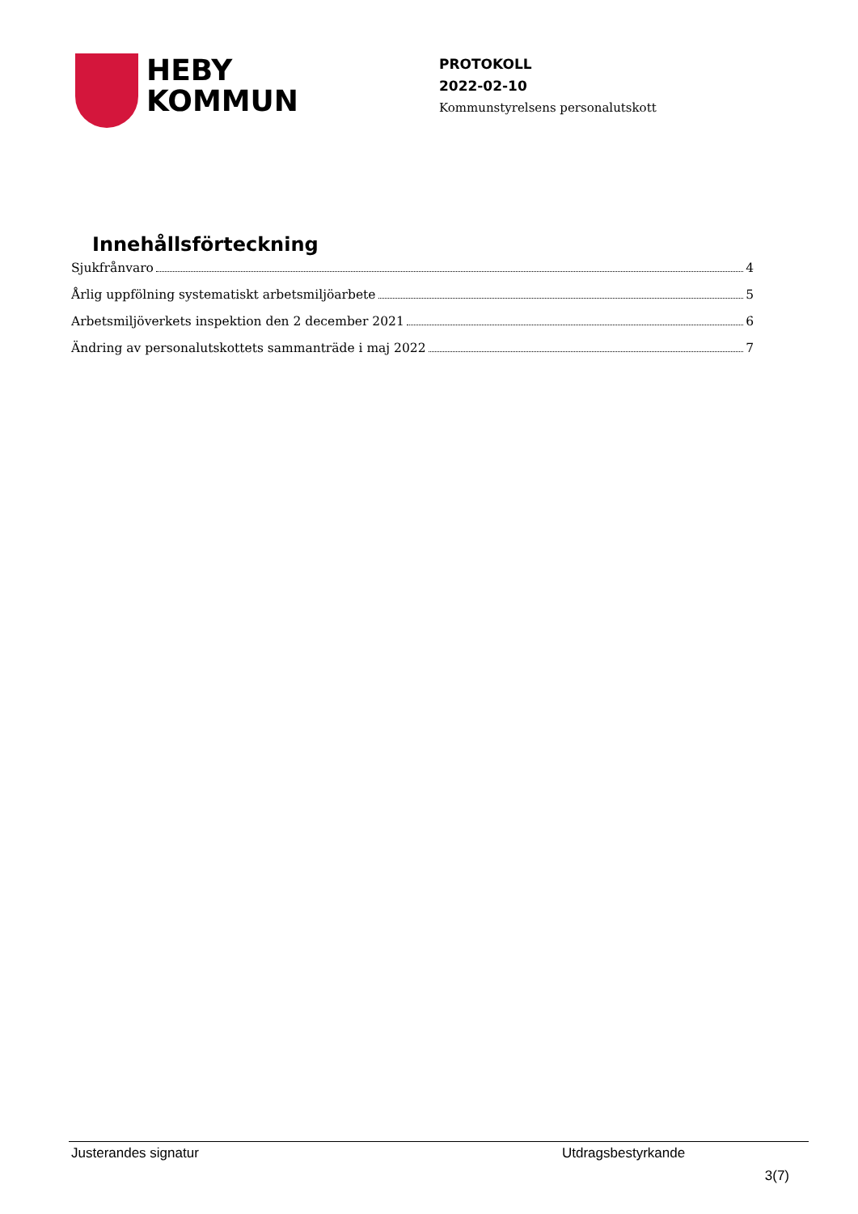HEBY
KOMMUN
PROTOKOLL
2022-02-10
Kommunstyrelsens personalutskott
Innehållsförteckning
Sjukfrånvaro 4
Årlig uppfölning systematiskt arbetsmiljöarbete 5
Arbetsmiljöverkets inspektion den 2 december 2021 6
Ändring av personalutskottets sammanträde i maj 2022 7
Justerandes signatur Utdragsbestyrkande
3(7)